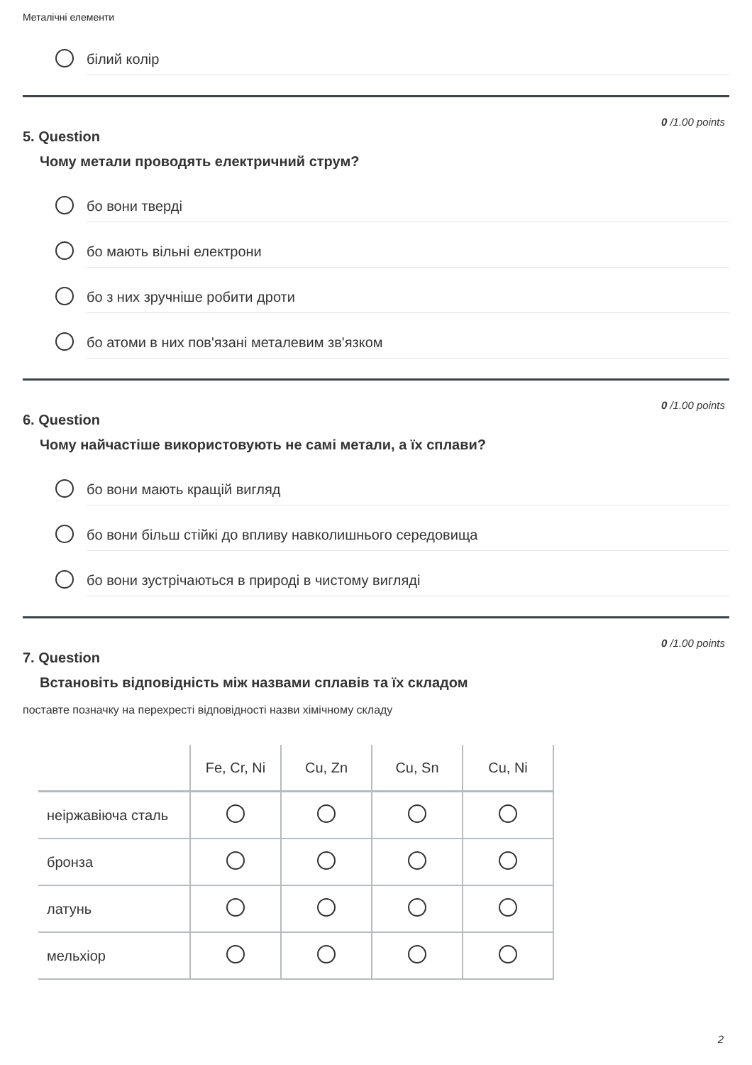Металічні елементи
білий колір
0 /1.00 points
5. Question
Чому метали проводять електричний струм?
бо вони тверді
бо мають вільні електрони
бо з них зручніше робити дроти
бо атоми в них пов'язані металевим зв'язком
0 /1.00 points
6. Question
Чому найчастіше використовують не самі метали, а їх сплави?
бо вони мають кращій вигляд
бо вони більш стійкі до впливу навколишнього середовища
бо вони зустрічаються в природі в чистому вигляді
0 /1.00 points
7. Question
Встановіть відповідність між назвами сплавів та їх складом
поставте позначку на перехресті відповідності назви хімічному складу
| | Fe, Cr, Ni | Cu, Zn | Cu, Sn | Cu, Ni |
| --- | --- | --- | --- | --- |
| неіржавіюча сталь | | | | |
| бронза | | | | |
| латунь | | | | |
| мельхіор | | | | |
2